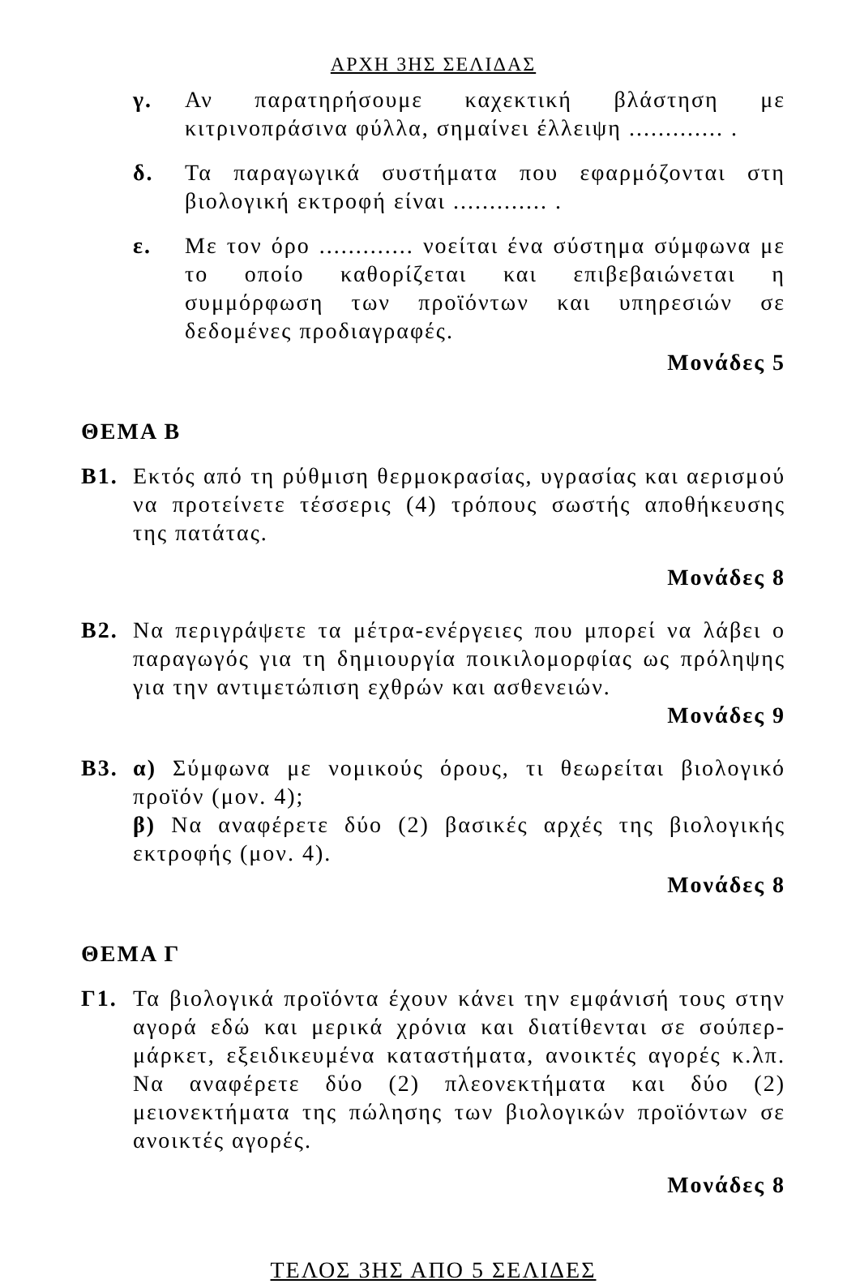ΑΡΧΗ 3ΗΣ ΣΕΛΙΔΑΣ
γ. Αν παρατηρήσουμε καχεκτική βλάστηση με κιτρινοπράσινα φύλλα, σημαίνει έλλειψη ............. .
δ. Τα παραγωγικά συστήματα που εφαρμόζονται στη βιολογική εκτροφή είναι ............. .
ε. Με τον όρο ............. νοείται ένα σύστημα σύμφωνα με το οποίο καθορίζεται και επιβεβαιώνεται η συμμόρφωση των προϊόντων και υπηρεσιών σε δεδομένες προδιαγραφές.
Μονάδες 5
ΘΕΜΑ Β
Β1. Εκτός από τη ρύθμιση θερμοκρασίας, υγρασίας και αερισμού να προτείνετε τέσσερις (4) τρόπους σωστής αποθήκευσης της πατάτας.
Μονάδες 8
Β2. Να περιγράψετε τα μέτρα-ενέργειες που μπορεί να λάβει ο παραγωγός για τη δημιουργία ποικιλομορφίας ως πρόληψης για την αντιμετώπιση εχθρών και ασθενειών.
Μονάδες 9
Β3. α) Σύμφωνα με νομικούς όρους, τι θεωρείται βιολογικό προϊόν (μον. 4);
β) Να αναφέρετε δύο (2) βασικές αρχές της βιολογικής εκτροφής (μον. 4).
Μονάδες 8
ΘΕΜΑ Γ
Γ1. Τα βιολογικά προϊόντα έχουν κάνει την εμφάνισή τους στην αγορά εδώ και μερικά χρόνια και διατίθενται σε σούπερ-μάρκετ, εξειδικευμένα καταστήματα, ανοικτές αγορές κ.λπ. Να αναφέρετε δύο (2) πλεονεκτήματα και δύο (2) μειονεκτήματα της πώλησης των βιολογικών προϊόντων σε ανοικτές αγορές.
Μονάδες 8
ΤΕΛΟΣ 3ΗΣ ΑΠΟ 5 ΣΕΛΙΔΕΣ